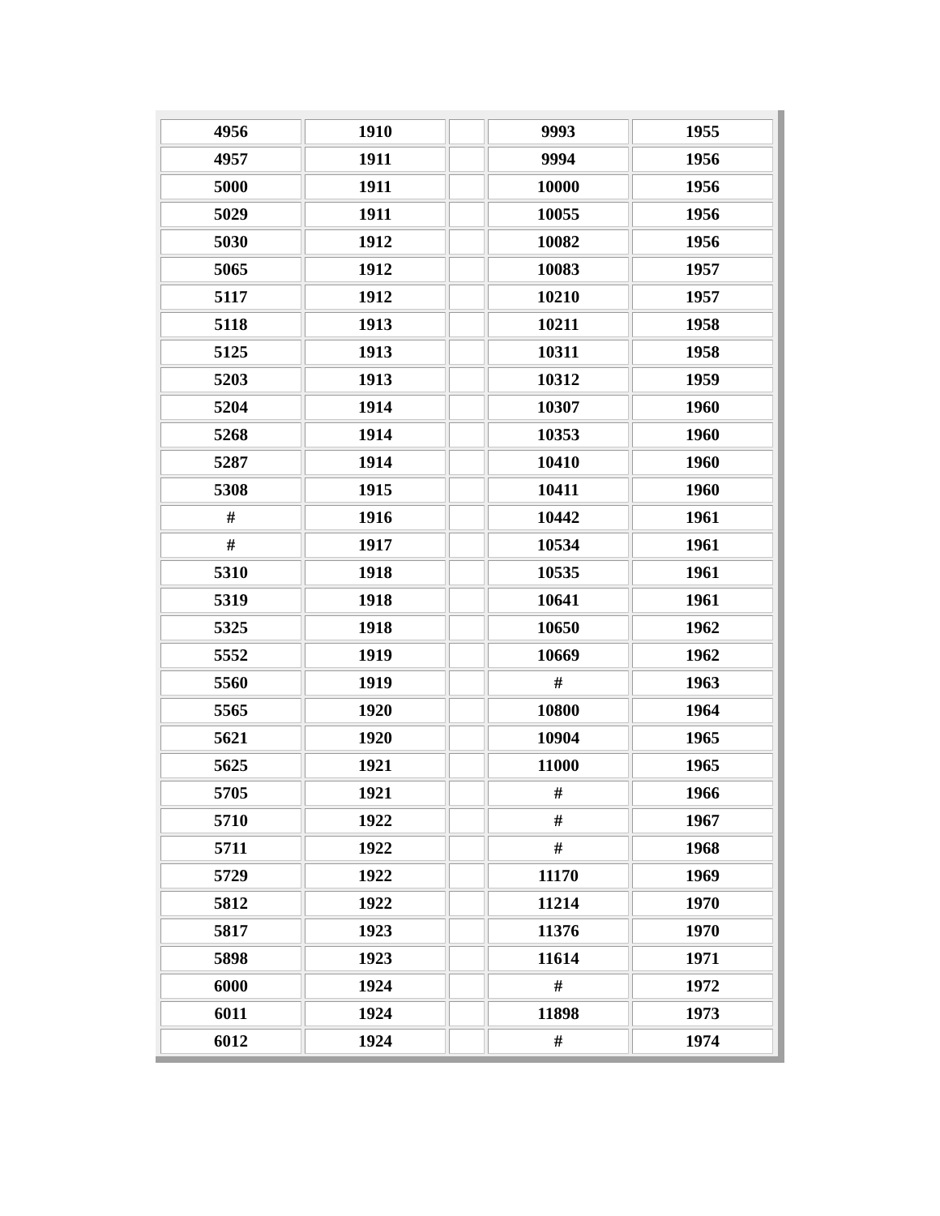| 4956 | 1910 | | 9993 | 1955 |
| 4957 | 1911 | | 9994 | 1956 |
| 5000 | 1911 | | 10000 | 1956 |
| 5029 | 1911 | | 10055 | 1956 |
| 5030 | 1912 | | 10082 | 1956 |
| 5065 | 1912 | | 10083 | 1957 |
| 5117 | 1912 | | 10210 | 1957 |
| 5118 | 1913 | | 10211 | 1958 |
| 5125 | 1913 | | 10311 | 1958 |
| 5203 | 1913 | | 10312 | 1959 |
| 5204 | 1914 | | 10307 | 1960 |
| 5268 | 1914 | | 10353 | 1960 |
| 5287 | 1914 | | 10410 | 1960 |
| 5308 | 1915 | | 10411 | 1960 |
| # | 1916 | | 10442 | 1961 |
| # | 1917 | | 10534 | 1961 |
| 5310 | 1918 | | 10535 | 1961 |
| 5319 | 1918 | | 10641 | 1961 |
| 5325 | 1918 | | 10650 | 1962 |
| 5552 | 1919 | | 10669 | 1962 |
| 5560 | 1919 | | # | 1963 |
| 5565 | 1920 | | 10800 | 1964 |
| 5621 | 1920 | | 10904 | 1965 |
| 5625 | 1921 | | 11000 | 1965 |
| 5705 | 1921 | | # | 1966 |
| 5710 | 1922 | | # | 1967 |
| 5711 | 1922 | | # | 1968 |
| 5729 | 1922 | | 11170 | 1969 |
| 5812 | 1922 | | 11214 | 1970 |
| 5817 | 1923 | | 11376 | 1970 |
| 5898 | 1923 | | 11614 | 1971 |
| 6000 | 1924 | | # | 1972 |
| 6011 | 1924 | | 11898 | 1973 |
| 6012 | 1924 | | # | 1974 |